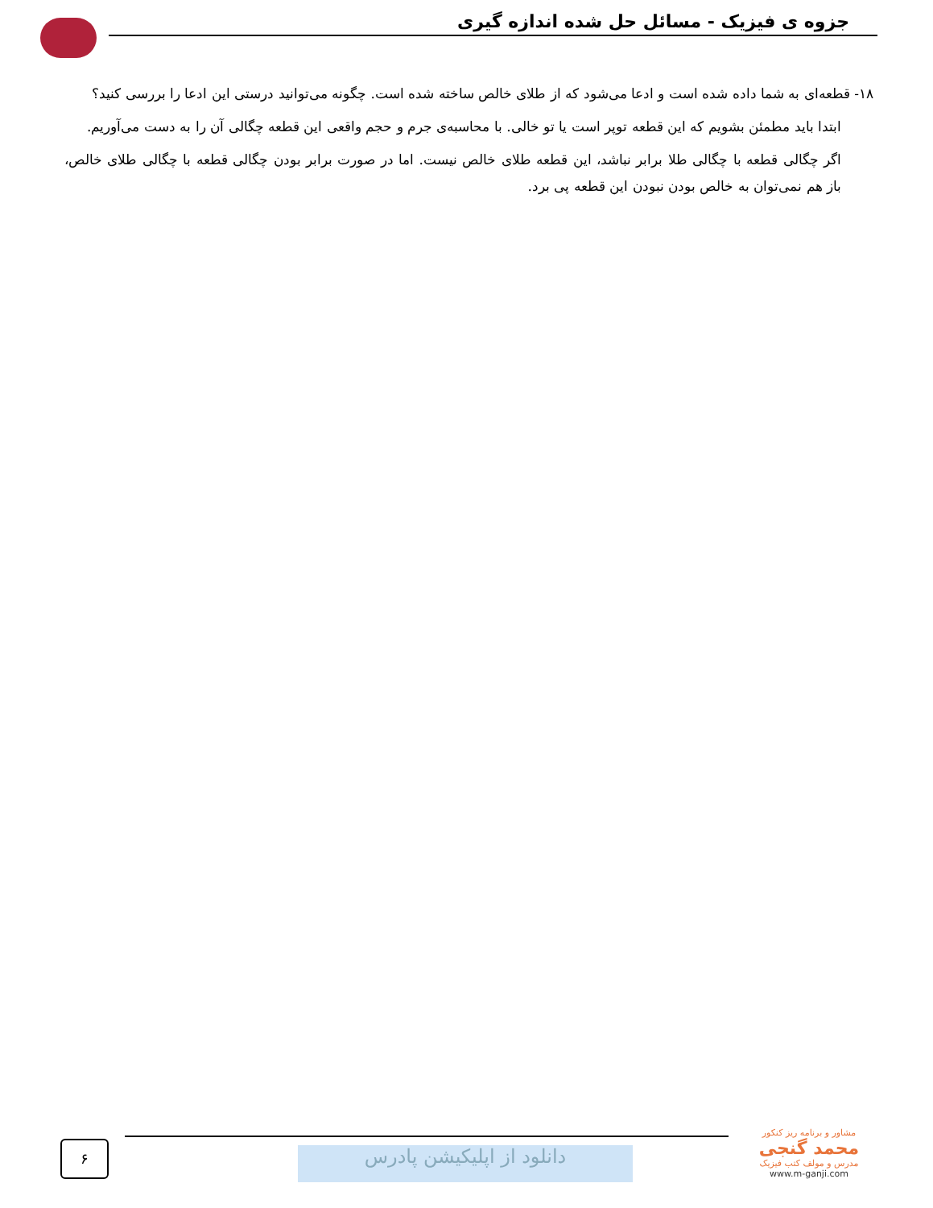جزوه ی فیزیک - مسائل حل شده اندازه گیری
۱۸- قطعه‌ای به شما داده شده است و ادعا می‌شود که از طلای خالص ساخته شده است. چگونه می‌توانید درستی این ادعا را بررسی کنید؟
ابتدا باید مطمئن بشویم که این قطعه توپر است یا تو خالی. با محاسبه‌ی جرم و حجم واقعی این قطعه چگالی آن را به دست می‌آوریم.
اگر چگالی قطعه با چگالی طلا برابر نباشد، این قطعه طلای خالص نیست. اما در صورت برابر بودن چگالی قطعه با چگالی طلای خالص، باز هم نمی‌توان به خالص بودن نبودن این قطعه پی برد.
۶ دانلود از اپلیکیشن پادرس
مشاور و برنامه ریز کنکور
محمد گنجی
مدرس و مولف کتب فیزیک
www.m-ganji.com